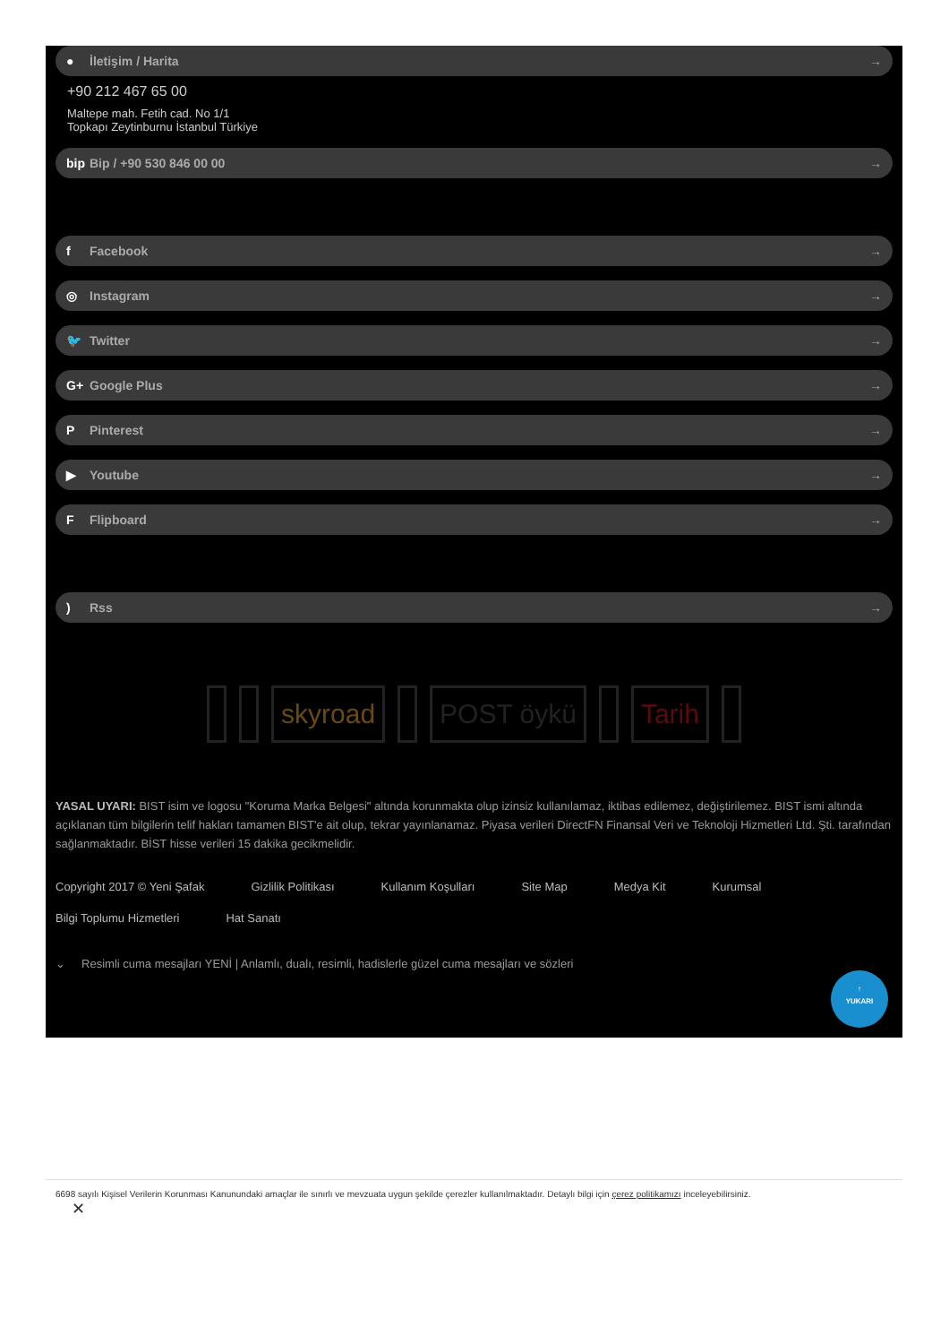● İletişim / Harita →
+90 212 467 65 00
Maltepe mah. Fetih cad. No 1/1
Topkapı Zeytinburnu İstanbul Türkiye
bip Bip / +90 530 846 00 00 →
f Facebook →
◎ Instagram →
🐦 Twitter →
G+ Google Plus →
P Pinterest →
▶ Youtube →
F Flipboard →
) Rss →
skyroad POST öykü Tarih
YASAL UYARI: BIST isim ve logosu "Koruma Marka Belgesi" altında korunmakta olup izinsiz kullanılamaz, iktibas edilemez, değiştirilemez. BIST ismi altında açıklanan tüm bilgilerin telif hakları tamamen BIST'e ait olup, tekrar yayınlanamaz. Piyasa verileri DirectFN Finansal Veri ve Teknoloji Hizmetleri Ltd. Şti. tarafından sağlanmaktadır. BİST hisse verileri 15 dakika gecikmelidir.
Copyright 2017 © Yeni Şafak Gizlilik Politikası Kullanım Koşulları Site Map Medya Kit Kurumsal Bilgi Toplumu Hizmetleri Hat Sanatı
⌄ Resimli cuma mesajları YENİ | Anlamlı, dualı, resimli, hadislerle güzel cuma mesajları ve sözleri
↑
YUKARI
6698 sayılı Kişisel Verilerin Korunması Kanunundaki amaçlar ile sınırlı ve mevzuata uygun şekilde çerezler kullanılmaktadır. Detaylı bilgi için çerez politikamızı inceleyebilirsiniz.
✕